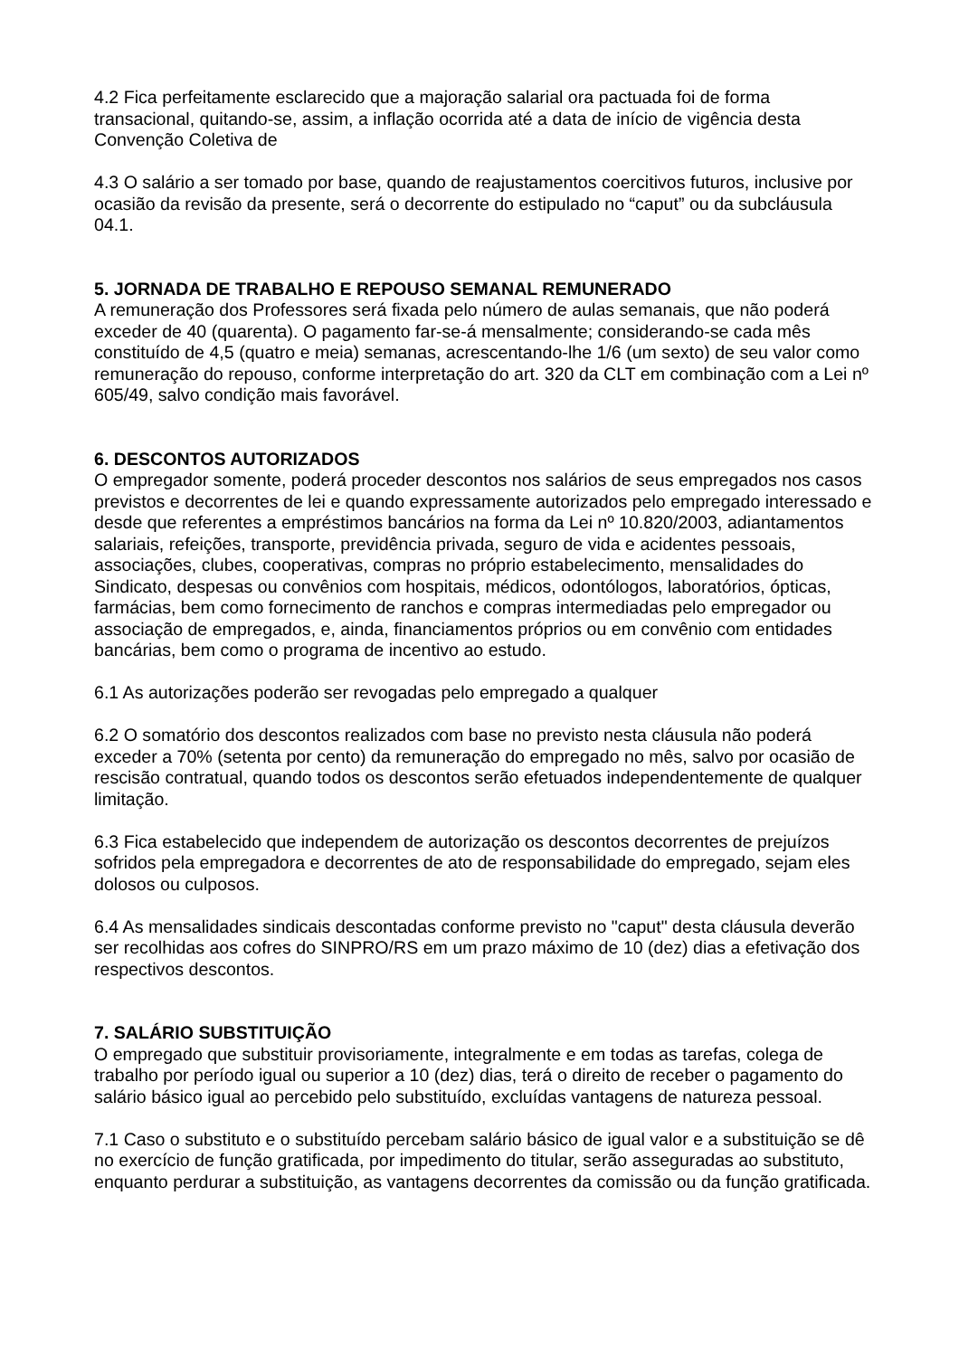4.2 Fica perfeitamente esclarecido que a majoração salarial ora pactuada foi de forma transacional, quitando-se, assim, a inflação ocorrida até a data de início de vigência desta Convenção Coletiva de
4.3 O salário a ser tomado por base, quando de reajustamentos coercitivos futuros, inclusive por ocasião da revisão da presente, será o decorrente do estipulado no “caput” ou da subcláusula 04.1.
5. JORNADA DE TRABALHO E REPOUSO SEMANAL REMUNERADO
A remuneração dos Professores será fixada pelo número de aulas semanais, que não poderá exceder de 40 (quarenta). O pagamento far-se-á mensalmente; considerando-se cada mês constituído de 4,5 (quatro e meia) semanas, acrescentando-lhe 1/6 (um sexto) de seu valor como remuneração do repouso, conforme interpretação do art. 320 da CLT em combinação com a Lei nº 605/49, salvo condição mais favorável.
6. DESCONTOS AUTORIZADOS
O empregador somente, poderá proceder descontos nos salários de seus empregados nos casos previstos e decorrentes de lei e quando expressamente autorizados pelo empregado interessado e desde que referentes a empréstimos bancários na forma da Lei nº 10.820/2003, adiantamentos salariais, refeições, transporte, previdência privada, seguro de vida e acidentes pessoais, associações, clubes, cooperativas, compras no próprio estabelecimento, mensalidades do Sindicato, despesas ou convênios com hospitais, médicos, odontólogos, laboratórios, ópticas, farmácias, bem como fornecimento de ranchos e compras intermediadas pelo empregador ou associação de empregados, e, ainda, financiamentos próprios ou em convênio com entidades bancárias, bem como o programa de incentivo ao estudo.
6.1 As autorizações poderão ser revogadas pelo empregado a qualquer
6.2 O somatório dos descontos realizados com base no previsto nesta cláusula não poderá exceder a 70% (setenta por cento) da remuneração do empregado no mês, salvo por ocasião de rescisão contratual, quando todos os descontos serão efetuados independentemente de qualquer limitação.
6.3 Fica estabelecido que independem de autorização os descontos decorrentes de prejuízos sofridos pela empregadora e decorrentes de ato de responsabilidade do empregado, sejam eles dolosos ou culposos.
6.4 As mensalidades sindicais descontadas conforme previsto no "caput" desta cláusula deverão ser recolhidas aos cofres do SINPRO/RS em um prazo máximo de 10 (dez) dias a efetivação dos respectivos descontos.
7. SALÁRIO SUBSTITUIÇÃO
O empregado que substituir provisoriamente, integralmente e em todas as tarefas, colega de trabalho por período igual ou superior a 10 (dez) dias, terá o direito de receber o pagamento do salário básico igual ao percebido pelo substituído, excluídas vantagens de natureza pessoal.
7.1 Caso o substituto e o substituído percebam salário básico de igual valor e a substituição se dê no exercício de função gratificada, por impedimento do titular, serão asseguradas ao substituto, enquanto perdurar a substituição, as vantagens decorrentes da comissão ou da função gratificada.